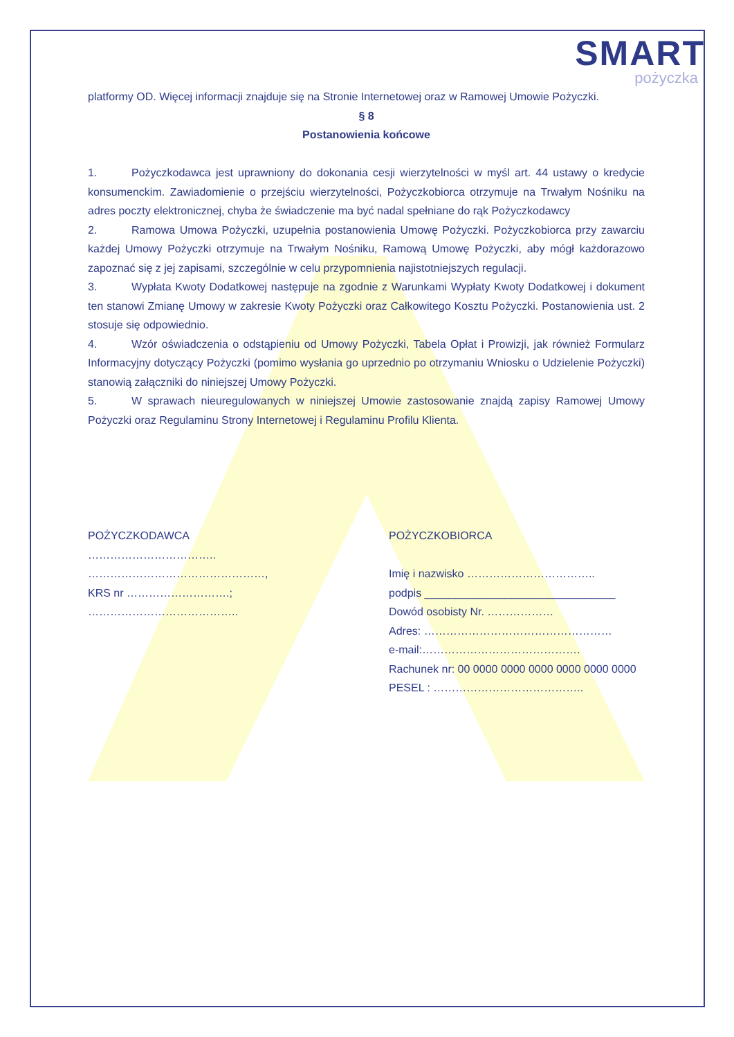SMART
pożyczka
platformy OD. Więcej informacji znajduje się na Stronie Internetowej oraz w Ramowej Umowie Pożyczki.
§ 8
Postanowienia końcowe
1. Pożyczkodawca jest uprawniony do dokonania cesji wierzytelności w myśl art. 44 ustawy o kredycie konsumenckim. Zawiadomienie o przejściu wierzytelności, Pożyczkobiorca otrzymuje na Trwałym Nośniku na adres poczty elektronicznej, chyba że świadczenie ma być nadal spełniane do rąk Pożyczkodawcy
2. Ramowa Umowa Pożyczki, uzupełnia postanowienia Umowę Pożyczki. Pożyczkobiorca przy zawarciu każdej Umowy Pożyczki otrzymuje na Trwałym Nośniku, Ramową Umowę Pożyczki, aby mógł każdorazowo zapoznać się z jej zapisami, szczególnie w celu przypomnienia najistotniejszych regulacji.
3. Wypłata Kwoty Dodatkowej następuje na zgodnie z Warunkami Wypłaty Kwoty Dodatkowej i dokument ten stanowi Zmianę Umowy w zakresie Kwoty Pożyczki oraz Całkowitego Kosztu Pożyczki. Postanowienia ust. 2 stosuje się odpowiednio.
4. Wzór oświadczenia o odstąpieniu od Umowy Pożyczki, Tabela Opłat i Prowizji, jak również Formularz Informacyjny dotyczący Pożyczki (pomimo wysłania go uprzednio po otrzymaniu Wniosku o Udzielenie Pożyczki) stanowią załączniki do niniejszej Umowy Pożyczki.
5. W sprawach nieuregulowanych w niniejszej Umowie zastosowanie znajdą zapisy Ramowej Umowy Pożyczki oraz Regulaminu Strony Internetowej i Regulaminu Profilu Klienta.
POŻYCZKODAWCA
……………………………..
…………………………………………,
KRS nr ……………………….;
…………………………………..
POŻYCZKOBIORCA
Imię i nazwisko ……………………………..
podpis _______________________________
Dowód osobisty Nr. ………………
Adres: ……………………………………………
e-mail:…………………………………….
Rachunek nr: 00 0000 0000 0000 0000 0000 0000
PESEL : …………………………………..